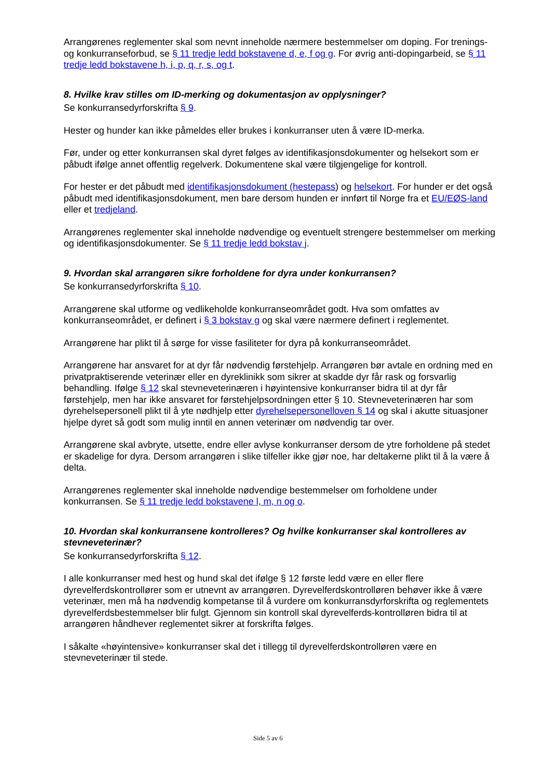Arrangørenes reglementer skal som nevnt inneholde nærmere bestemmelser om doping. For trenings- og konkurranseforbud, se § 11 tredje ledd bokstavene d, e, f og g. For øvrig anti-dopingarbeid, se § 11 tredje ledd bokstavene h, i, p, q, r, s, og t.
8. Hvilke krav stilles om ID-merking og dokumentasjon av opplysninger?
Se konkurransedyrforskrifta § 9.
Hester og hunder kan ikke påmeldes eller brukes i konkurranser uten å være ID-merka.
Før, under og etter konkurransen skal dyret følges av identifikasjonsdokumenter og helsekort som er påbudt ifølge annet offentlig regelverk. Dokumentene skal være tilgjengelige for kontroll.
For hester er det påbudt med identifikasjonsdokument (hestepass) og helsekort. For hunder er det også påbudt med identifikasjonsdokument, men bare dersom hunden er innført til Norge fra et EU/EØS-land eller et tredjeland.
Arrangørenes reglementer skal inneholde nødvendige og eventuelt strengere bestemmelser om merking og identifikasjonsdokumenter. Se § 11 tredje ledd bokstav j.
9. Hvordan skal arrangøren sikre forholdene for dyra under konkurransen?
Se konkurransedyrforskrifta § 10.
Arrangørene skal utforme og vedlikeholde konkurranseområdet godt. Hva som omfattes av konkurranseområdet, er definert i § 3 bokstav g og skal være nærmere definert i reglementet.
Arrangørene har plikt til å sørge for visse fasiliteter for dyra på konkurranseområdet.
Arrangørene har ansvaret for at dyr får nødvendig førstehjelp. Arrangøren bør avtale en ordning med en privatpraktiserende veterinær eller en dyreklinikk som sikrer at skadde dyr får rask og forsvarlig behandling. Ifølge § 12 skal stevneveterinæren i høyintensive konkurranser bidra til at dyr får førstehjelp, men har ikke ansvaret for førstehjelpsordningen etter § 10. Stevneveterinæren har som dyrehelsepersonell plikt til å yte nødhjelp etter dyrehelsepersonelloven § 14 og skal i akutte situasjoner hjelpe dyret så godt som mulig inntil en annen veterinær om nødvendig tar over.
Arrangørene skal avbryte, utsette, endre eller avlyse konkurranser dersom de ytre forholdene på stedet er skadelige for dyra. Dersom arrangøren i slike tilfeller ikke gjør noe, har deltakerne plikt til å la være å delta.
Arrangørenes reglementer skal inneholde nødvendige bestemmelser om forholdene under konkurransen. Se § 11 tredje ledd bokstavene l, m, n og o.
10. Hvordan skal konkurransene kontrolleres? Og hvilke konkurranser skal kontrolleres av stevneveterinær?
Se konkurransedyrforskrifta § 12.
I alle konkurranser med hest og hund skal det ifølge § 12 første ledd være en eller flere dyrevelferdskontrollører som er utnevnt av arrangøren. Dyrevelferdskontrolløren behøver ikke å være veterinær, men må ha nødvendig kompetanse til å vurdere om konkurransdyrforskrifta og reglementets dyrevelferdsbestemmelser blir fulgt. Gjennom sin kontroll skal dyrevelferds-kontrolløren bidra til at arrangøren håndhever reglementet sikrer at forskrifta følges.
I såkalte «høyintensive» konkurranser skal det i tillegg til dyrevelferdskontrolløren være en stevneveterinær til stede.
Side 5 av 6